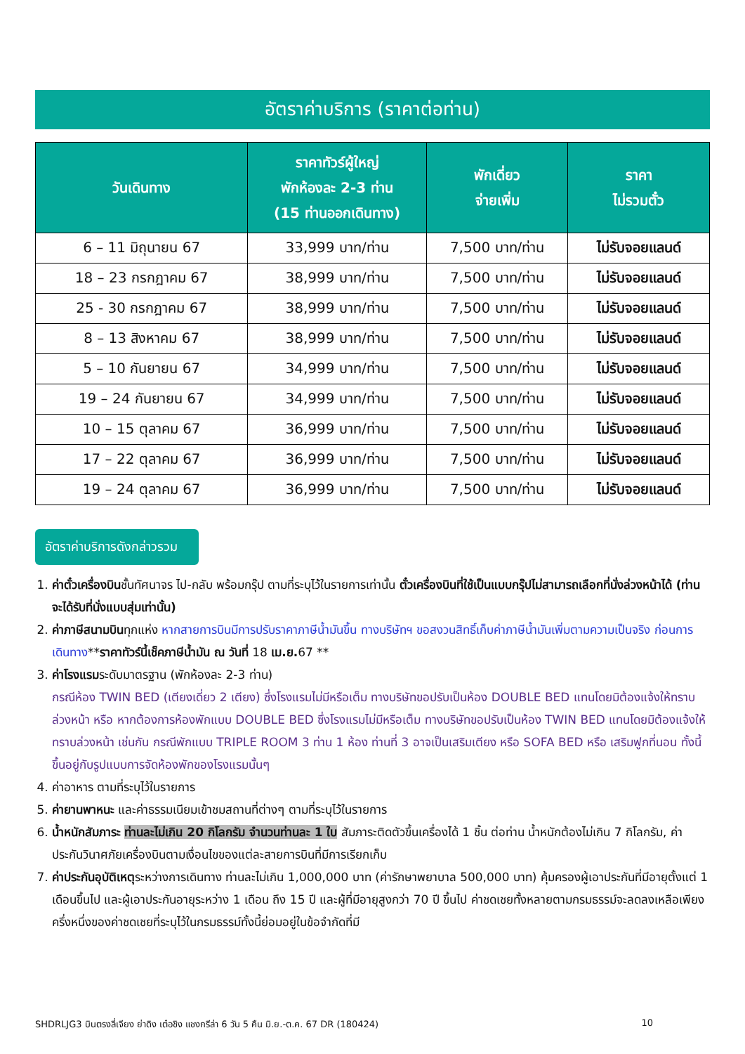อัตราค่าบริการ (ราคาต่อท่าน)
| วันเดินทาง | ราคาทัวร์ผู้ใหญ่ พักห้องละ 2-3 ท่าน (15 ท่านออกเดินทาง) | พักเดี่ยว จ่ายเพิ่ม | ราคา ไม่รวมตั๋ว |
| --- | --- | --- | --- |
| 6 – 11 มิถุนายน 67 | 33,999 บาท/ท่าน | 7,500 บาท/ท่าน | ไม่รับจอยแลนด์ |
| 18 – 23 กรกฎาคม 67 | 38,999 บาท/ท่าน | 7,500 บาท/ท่าน | ไม่รับจอยแลนด์ |
| 25 - 30 กรกฎาคม 67 | 38,999 บาท/ท่าน | 7,500 บาท/ท่าน | ไม่รับจอยแลนด์ |
| 8 – 13 สิงหาคม 67 | 38,999 บาท/ท่าน | 7,500 บาท/ท่าน | ไม่รับจอยแลนด์ |
| 5 – 10 กันยายน 67 | 34,999 บาท/ท่าน | 7,500 บาท/ท่าน | ไม่รับจอยแลนด์ |
| 19 – 24 กันยายน 67 | 34,999 บาท/ท่าน | 7,500 บาท/ท่าน | ไม่รับจอยแลนด์ |
| 10 – 15 ตุลาคม 67 | 36,999 บาท/ท่าน | 7,500 บาท/ท่าน | ไม่รับจอยแลนด์ |
| 17 – 22 ตุลาคม 67 | 36,999 บาท/ท่าน | 7,500 บาท/ท่าน | ไม่รับจอยแลนด์ |
| 19 – 24 ตุลาคม 67 | 36,999 บาท/ท่าน | 7,500 บาท/ท่าน | ไม่รับจอยแลนด์ |
อัตราค่าบริการดังกล่าวรวม
1. ค่าตั๋วเครื่องบินชั้นทัศนาจร ไป-กลับ พร้อมกรุ๊ป ตามที่ระบุไว้ในรายการเท่านั้น ตั๋วเครื่องบินที่ใช้เป็นแบบกรุ๊ปไม่สามารถเลือกที่นั่งล่วงหน้าได้ (ท่านจะได้รับที่นั่งแบบสุ่มเท่านั้น)
2. ค่าภาษีสนามบินทุกแห่ง หากสายการบินมีการปรับราคาภาษีน้ำมันขึ้น ทางบริษัทฯ ขอสงวนสิทธิ์เก็บค่าภาษีน้ำมันเพิ่มตามความเป็นจริง ก่อนการเดินทาง**ราคาทัวร์นี้เช็คภาษีน้ำมัน ณ วันที่ 18 เม.ย. 67 **
3. ค่าโรงแรมระดับมาตรฐาน (พักห้องละ 2-3 ท่าน)
กรณีห้อง TWIN BED (เตียงเดี่ยว 2 เตียง) ซึ่งโรงแรมไม่มีหรือเต็ม ทางบริษัทขอปรับเป็นห้อง DOUBLE BED แทนโดยมิต้องแจ้งให้ทราบล่วงหน้า หรือ หากต้องการห้องพักแบบ DOUBLE BED ซึ่งโรงแรมไม่มีหรือเต็ม ทางบริษัทขอปรับเป็นห้อง TWIN BED แทนโดยมิต้องแจ้งให้ทราบล่วงหน้า เช่นกัน กรณีพักแบบ TRIPLE ROOM 3 ท่าน 1 ห้อง ท่านที่ 3 อาจเป็นเสริมเตียง หรือ SOFA BED หรือ เสริมฟูกที่นอน ทั้งนี้ขึ้นอยู่กับรูปแบบการจัดห้องพักของโรงแรมนั้นๆ
4. ค่าอาหาร ตามที่ระบุไว้ในรายการ
5. ค่ายานพาหนะ และค่าธรรมเนียมเข้าชมสถานที่ต่างๆ ตามที่ระบุไว้ในรายการ
6. น้ำหนักสัมภาระ ท่านละไม่เกิน 20 กิโลกรัม จำนวนท่านละ 1 ใบ สัมภาระติดตัวขึ้นเครื่องได้ 1 ชิ้น ต่อท่าน น้ำหนักต้องไม่เกิน 7 กิโลกรัม, ค่าประกันวินาศภัยเครื่องบินตามเงื่อนไขของแต่ละสายการบินที่มีการเรียกเก็บ
7. ค่าประกันอุบัติเหตุระหว่างการเดินทาง ท่านละไม่เกิน 1,000,000 บาท (ค่ารักษาพยาบาล 500,000 บาท) คุ้มครองผู้เอาประกันที่มีอายุตั้งแต่ 1 เดือนขึ้นไป และผู้เอาประกันอายุระหว่าง 1 เดือน ถึง 15 ปี และผู้ที่มีอายุสูงกว่า 70 ปี ขึ้นไป ค่าชดเชยทั้งหลายตามกรมธรรม์จะลดลงเหลือเพียงครึ่งหนึ่งของค่าชดเชยที่ระบุไว้ในกรมธรรม์ทั้งนี้ย่อมอยู่ในข้อจำกัดที่มี
SHDRLJG3 บินตรงลี่เจียง ย่าดิง เต๋อชิง แชงกรีล่า 6 วัน 5 คืน มิ.ย.-ต.ค. 67 DR (180424) 10